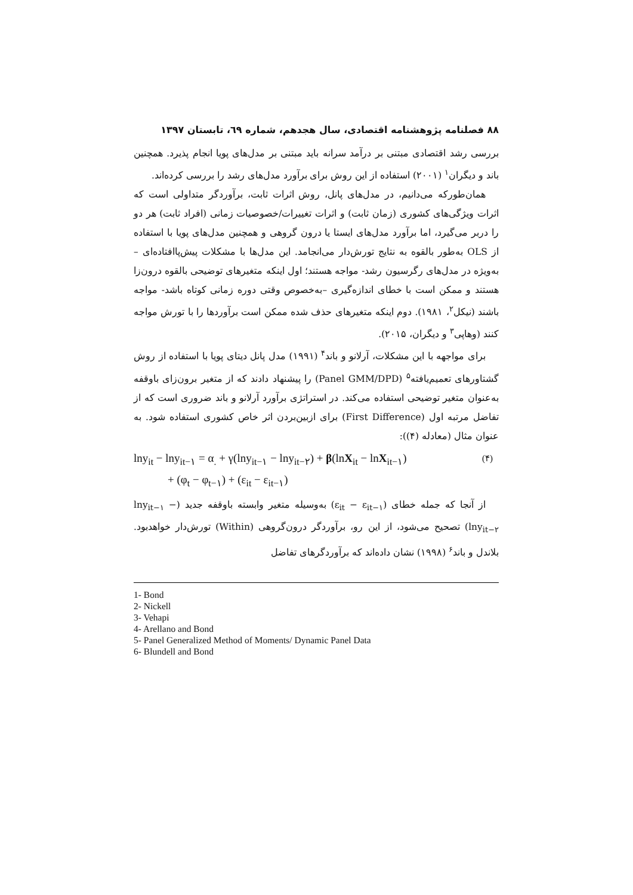۸۸ فصلنامه پژوهشنامه اقتصادی، سال هجدهم، شماره ٦٩، تابستان ۱۳۹۷
بررسی رشد اقتصادی مبتنی بر درآمد سرانه باید مبتنی بر مدل‌های پویا انجام پذیرد. همچنین باند و دیگران<sup>۱</sup> (۲۰۰۱) استفاده از این روش برای برآورد مدل‌های رشد را بررسی کرده‌اند.
همان‌طورکه می‌دانیم، در مدل‌های پانل، روش اثرات ثابت، برآوردگر متداولی است که اثرات ویژگی‌های کشوری (زمان ثابت) و اثرات تغییرات/خصوصیات زمانی (افراد ثابت) هر دو را دربر می‌گیرد، اما برآورد مدل‌های ایستا یا درون گروهی و همچنین مدل‌های پویا با استفاده از OLS به‌طور بالقوه به نتایج تورش‌دار می‌انجامد. این مدل‌ها با مشکلات پیش‌پاافتاده‌ای –به‌ویژه در مدل‌های رگرسیون رشد- مواجه هستند؛ اول اینکه متغیرهای توضیحی بالقوه درون‌زا هستند و ممکن است با خطای اندازه‌گیری –به‌خصوص وقتی دوره زمانی کوتاه باشد- مواجه باشند (نیکل<sup>۲</sup>، ۱۹۸۱). دوم اینکه متغیرهای حذف شده ممکن است برآوردها را با تورش مواجه کنند (وهاپی<sup>۳</sup> و دیگران، ۲۰۱۵).
برای مواجهه با این مشکلات، آرلانو و باند<sup>۴</sup> (۱۹۹۱) مدل پانل دیتای پویا با استفاده از روش گشتاورهای تعمیم‌یافته<sup>۵</sup> (Panel GMM/DPD) را پیشنهاد دادند که از متغیر برون‌زای باوقفه به‌عنوان متغیر توضیحی استفاده می‌کند. در استراتژی برآورد آرلانو و باند ضروری است که از تفاضل مرتبه اول (First Difference) برای ازبین‌بردن اثر خاص کشوری استفاده شود. به عنوان مثال (معادله (۴)):
lny<sub>it</sub> − lny<sub>it−۱</sub> = α<sub>.</sub> + γ(lny<sub>it−۱</sub> − lny<sub>it−۲</sub>) + β(lnX<sub>it</sub> − lnX<sub>it−۱</sub>)
+ (φ<sub>t</sub> − φ<sub>t−۱</sub>) + (ε<sub>it</sub> − ε<sub>it−۱</sub>)
(۴)
از آنجا که جمله خطای (ε<sub>it</sub> − ε<sub>it−۱</sub>) به‌وسیله متغیر وابسته باوقفه جدید (lny<sub>it−۱</sub> − lny<sub>it−۲</sub>) تصحیح می‌شود، از این رو، برآوردگر درون‌گروهی (Within) تورش‌دار خواهدبود. بلاندل و باند<sup>۶</sup> (۱۹۹۸) نشان داده‌اند که برآوردگرهای تفاضل
1- Bond
2- Nickell
3- Vehapi
4- Arellano and Bond
5- Panel Generalized Method of Moments/ Dynamic Panel Data
6- Blundell and Bond